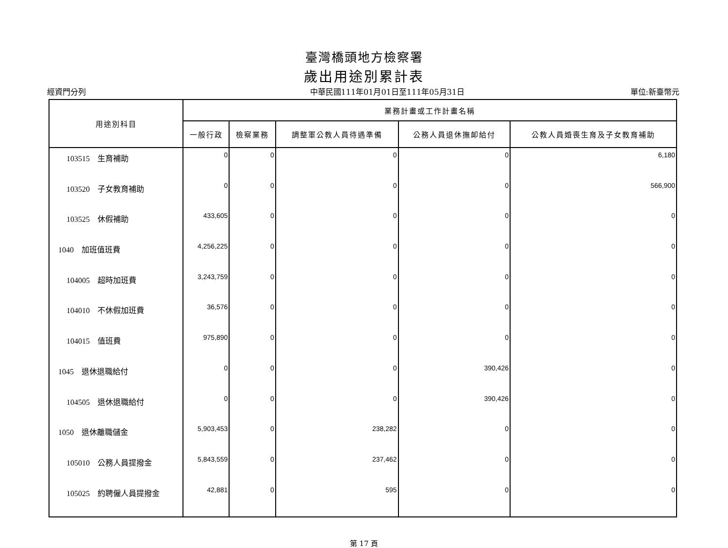臺灣橋頭地方檢察署
歲出用途別累計表
經資門分列 中華民國111年01月01日至111年05月31日 單位:新臺幣元
| 用途別科目 | 業務計畫或工作計畫名稱 | | | | |
| --- | --- | --- | --- | --- | --- |
| | 一般行政 | 檢察業務 | 調整軍公教人員待遇準備 | 公務人員退休撫卹給付 | 公教人員婚喪生育及子女教育補助 |
| 103515 生育補助 | 0 | 0 | 0 | 0 | 6,180 |
| 103520 子女教育補助 | 0 | 0 | 0 | 0 | 566,900 |
| 103525 休假補助 | 433,605 | 0 | 0 | 0 | 0 |
| 1040 加班值班費 | 4,256,225 | 0 | 0 | 0 | 0 |
| 104005 超時加班費 | 3,243,759 | 0 | 0 | 0 | 0 |
| 104010 不休假加班費 | 36,576 | 0 | 0 | 0 | 0 |
| 104015 值班費 | 975,890 | 0 | 0 | 0 | 0 |
| 1045 退休退職給付 | 0 | 0 | 0 | 390,426 | 0 |
| 104505 退休退職給付 | 0 | 0 | 0 | 390,426 | 0 |
| 1050 退休離職儲金 | 5,903,453 | 0 | 238,282 | 0 | 0 |
| 105010 公務人員提撥金 | 5,843,559 | 0 | 237,462 | 0 | 0 |
| 105025 約聘僱人員提撥金 | 42,881 | 0 | 595 | 0 | 0 |
第 17 頁